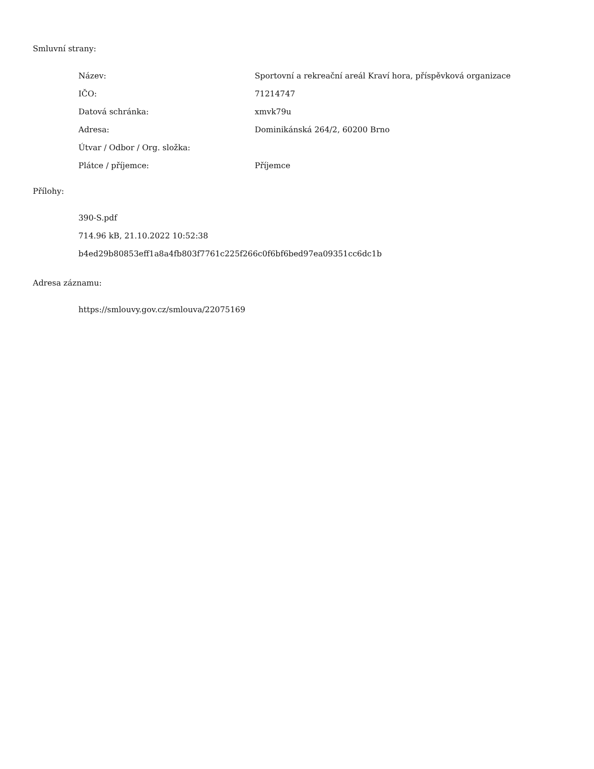Smluvní strany:
| Název: | Sportovní a rekreační areál Kraví hora, příspěvková organizace |
| IČO: | 71214747 |
| Datová schránka: | xmvk79u |
| Adresa: | Dominikánská 264/2, 60200 Brno |
| Útvar / Odbor / Org. složka: | |
| Plátce / příjemce: | Příjemce |
Přílohy:
390-S.pdf
714.96 kB, 21.10.2022 10:52:38
b4ed29b80853eff1a8a4fb803f7761c225f266c0f6bf6bed97ea09351cc6dc1b
Adresa záznamu:
https://smlouvy.gov.cz/smlouva/22075169